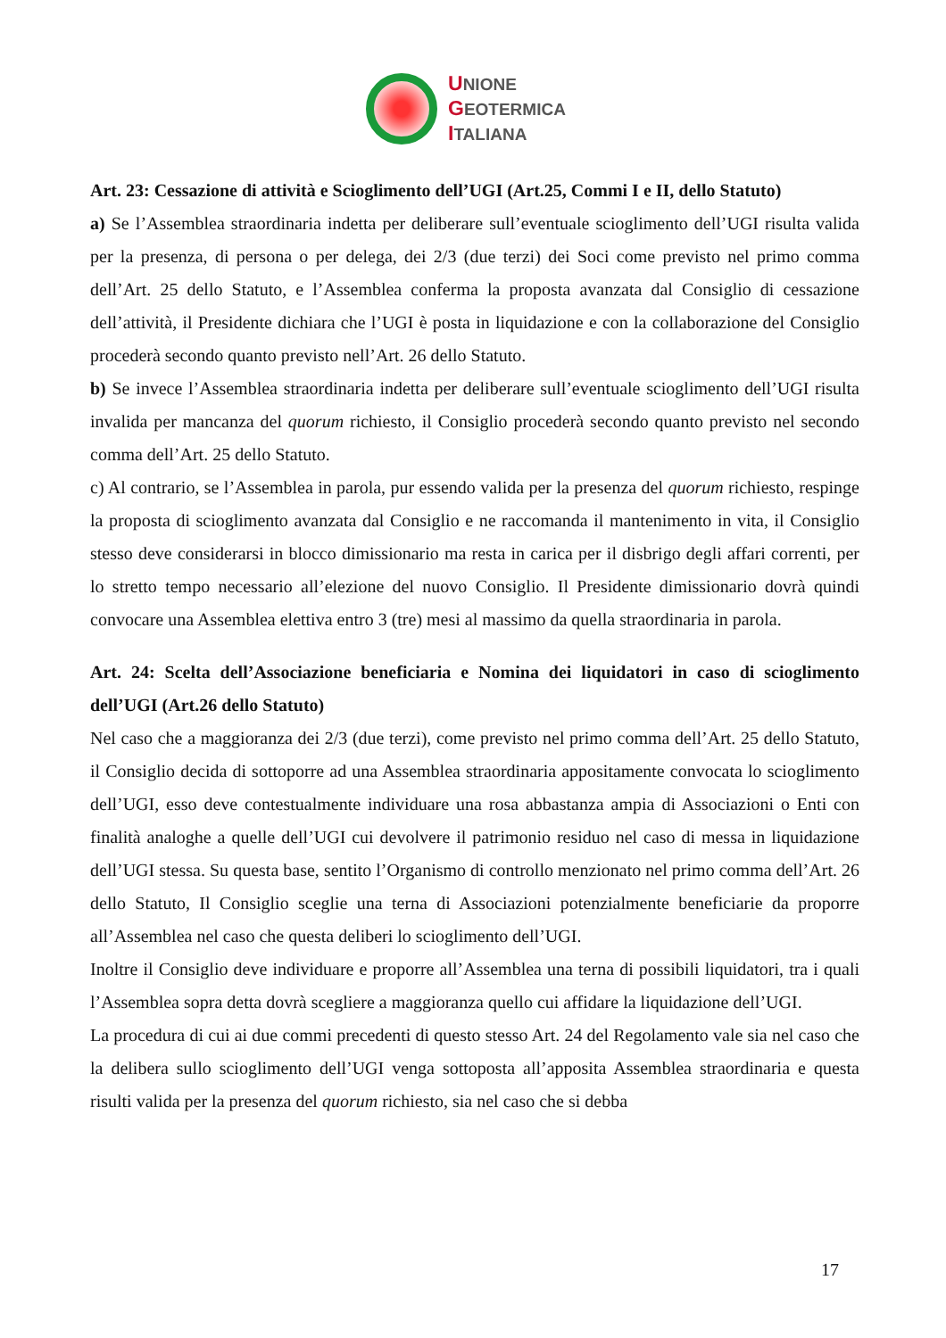UNIONE
GEOTERMICA
ITALIANA
Art. 23: Cessazione di attività e Scioglimento dell’UGI (Art.25, Commi I e II, dello Statuto)
a) Se l’Assemblea straordinaria indetta per deliberare sull’eventuale scioglimento dell’UGI risulta valida per la presenza, di persona o per delega, dei 2/3 (due terzi) dei Soci come previsto nel primo comma dell’Art. 25 dello Statuto, e l’Assemblea conferma la proposta avanzata dal Consiglio di cessazione dell’attività, il Presidente dichiara che l’UGI è posta in liquidazione e con la collaborazione del Consiglio procederà secondo quanto previsto nell’Art. 26 dello Statuto.
b) Se invece l’Assemblea straordinaria indetta per deliberare sull’eventuale scioglimento dell’UGI risulta invalida per mancanza del quorum richiesto, il Consiglio procederà secondo quanto previsto nel secondo comma dell’Art. 25 dello Statuto.
c) Al contrario, se l’Assemblea in parola, pur essendo valida per la presenza del quorum richiesto, respinge la proposta di scioglimento avanzata dal Consiglio e ne raccomanda il mantenimento in vita, il Consiglio stesso deve considerarsi in blocco dimissionario ma resta in carica per il disbrigo degli affari correnti, per lo stretto tempo necessario all’elezione del nuovo Consiglio. Il Presidente dimissionario dovrà quindi convocare una Assemblea elettiva entro 3 (tre) mesi al massimo da quella straordinaria in parola.
Art. 24: Scelta dell’Associazione beneficiaria e Nomina dei liquidatori in caso di scioglimento dell’UGI (Art.26 dello Statuto)
Nel caso che a maggioranza dei 2/3 (due terzi), come previsto nel primo comma dell’Art. 25 dello Statuto, il Consiglio decida di sottoporre ad una Assemblea straordinaria appositamente convocata lo scioglimento dell’UGI, esso deve contestualmente individuare una rosa abbastanza ampia di Associazioni o Enti con finalità analoghe a quelle dell’UGI cui devolvere il patrimonio residuo nel caso di messa in liquidazione dell’UGI stessa. Su questa base, sentito l’Organismo di controllo menzionato nel primo comma dell’Art. 26 dello Statuto, Il Consiglio sceglie una terna di Associazioni potenzialmente beneficiarie da proporre all’Assemblea nel caso che questa deliberi lo scioglimento dell’UGI.
Inoltre il Consiglio deve individuare e proporre all’Assemblea una terna di possibili liquidatori, tra i quali l’Assemblea sopra detta dovrà scegliere a maggioranza quello cui affidare la liquidazione dell’UGI.
La procedura di cui ai due commi precedenti di questo stesso Art. 24 del Regolamento vale sia nel caso che la delibera sullo scioglimento dell’UGI venga sottoposta all’apposita Assemblea straordinaria e questa risulti valida per la presenza del quorum richiesto, sia nel caso che si debba
17